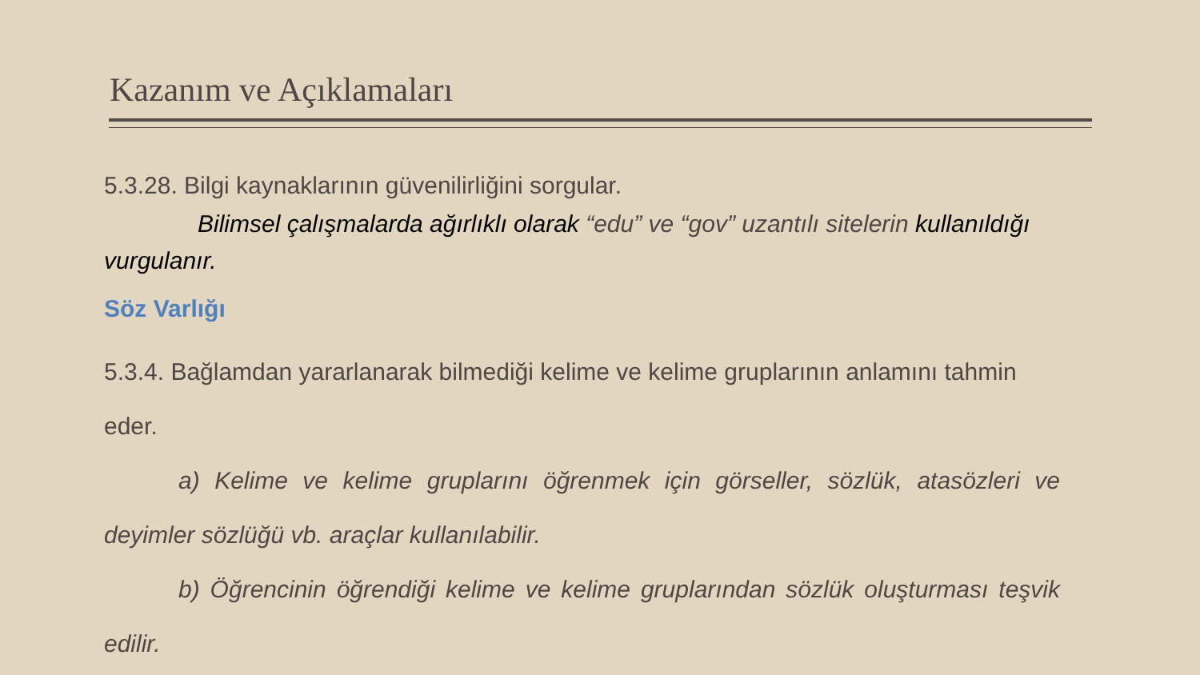Kazanım ve Açıklamaları
5.3.28. Bilgi kaynaklarının güvenilirliğini sorgular.
Bilimsel çalışmalarda ağırlıklı olarak “edu” ve “gov” uzantılı sitelerin kullanıldığı vurgulanır.
Söz Varlığı
5.3.4. Bağlamdan yararlanarak bilmediği kelime ve kelime gruplarının anlamını tahmin eder.
a) Kelime ve kelime gruplarını öğrenmek için görseller, sözlük, atasözleri ve deyimler sözlüğü vb. araçlar kullanılabilir.
b) Öğrencinin öğrendiği kelime ve kelime gruplarından sözlük oluşturması teşvik edilir.